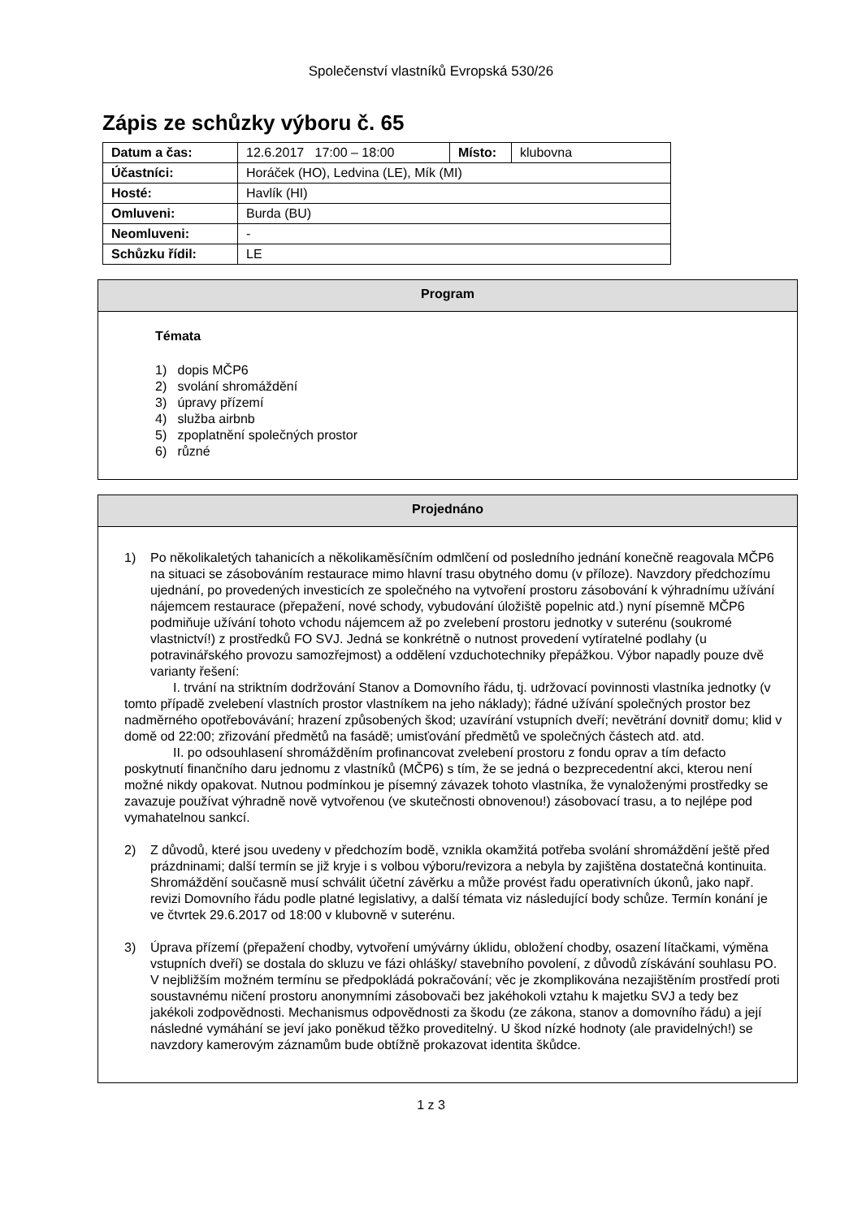Společenství vlastníků Evropská 530/26
Zápis ze schůzky výboru č. 65
| Datum a čas: | 12.6.2017 17:00 – 18:00 | Místo: | klubovna |
| Účastníci: | Horáček (HO), Ledvina (LE), Mík (MI) | | |
| Hosté: | Havlík (HI) | | |
| Omluveni: | Burda (BU) | | |
| Neomluveni: | - | | |
| Schůzku řídil: | LE | | |
Program
Témata
1) dopis MČP6
2) svolání shromáždění
3) úpravy přízemí
4) služba airbnb
5) zpoplatnění společných prostor
6) různé
Projednáno
1) Po několikaletých tahanicích a několikaměsíčním odmlčení od posledního jednání konečně reagovala MČP6 na situaci se zásobováním restaurace mimo hlavní trasu obytného domu (v příloze). Navzdory předchozímu ujednání, po provedených investicích ze společného na vytvoření prostoru zásobování k výhradnímu užívání nájemcem restaurace (přepažení, nové schody, vybudování úložiště popelnic atd.) nyní písemně MČP6 podmiňuje užívání tohoto vchodu nájemcem až po zvelebení prostoru jednotky v suterénu (soukromé vlastnictví!) z prostředků FO SVJ. Jedná se konkrétně o nutnost provedení vytíratelné podlahy (u potravinářského provozu samozřejmost) a oddělení vzduchotechniky přepážkou. Výbor napadly pouze dvě varianty řešení:
I. trvání na striktním dodržování Stanov a Domovního řádu, tj. udržovací povinnosti vlastníka jednotky (v tomto případě zvelebení vlastních prostor vlastníkem na jeho náklady); řádné užívání společných prostor bez nadměrného opotřebovávání; hrazení způsobených škod; uzavírání vstupních dveří; nevětrání dovnitř domu; klid v domě od 22:00; zřizování předmětů na fasádě; umisťování předmětů ve společných částech atd. atd.
II. po odsouhlasení shromážděním profinancovat zvelebení prostoru z fondu oprav a tím defacto poskytnutí finančního daru jednomu z vlastníků (MČP6) s tím, že se jedná o bezprecedentní akci, kterou není možné nikdy opakovat. Nutnou podmínkou je písemný závazek tohoto vlastníka, že vynaloženými prostředky se zavazuje používat výhradně nově vytvořenou (ve skutečnosti obnovenou!) zásobovací trasu, a to nejlépe pod vymahatelnou sankcí.
2) Z důvodů, které jsou uvedeny v předchozím bodě, vznikla okamžitá potřeba svolání shromáždění ještě před prázdninami; další termín se již kryje i s volbou výboru/revizora a nebyla by zajištěna dostatečná kontinuita. Shromáždění současně musí schválit účetní závěrku a může provést řadu operativních úkonů, jako např. revizi Domovního řádu podle platné legislativy, a další témata viz následující body schůze. Termín konání je ve čtvrtek 29.6.2017 od 18:00 v klubovně v suterénu.
3) Úprava přízemí (přepažení chodby, vytvoření umývárny úklidu, obložení chodby, osazení lítačkami, výměna vstupních dveří) se dostala do skluzu ve fázi ohlášky/ stavebního povolení, z důvodů získávání souhlasu PO. V nejbližším možném termínu se předpokládá pokračování; věc je zkomplikována nezajištěním prostředí proti soustavnému ničení prostoru anonymními zásobovači bez jakéhokoli vztahu k majetku SVJ a tedy bez jakékoli zodpovědnosti. Mechanismus odpovědnosti za škodu (ze zákona, stanov a domovního řádu) a její následné vymáhání se jeví jako poněkud těžko proveditelný. U škod nízké hodnoty (ale pravidelných!) se navzdory kamerovým záznamům bude obtížně prokazovat identita škůdce.
1 z 3